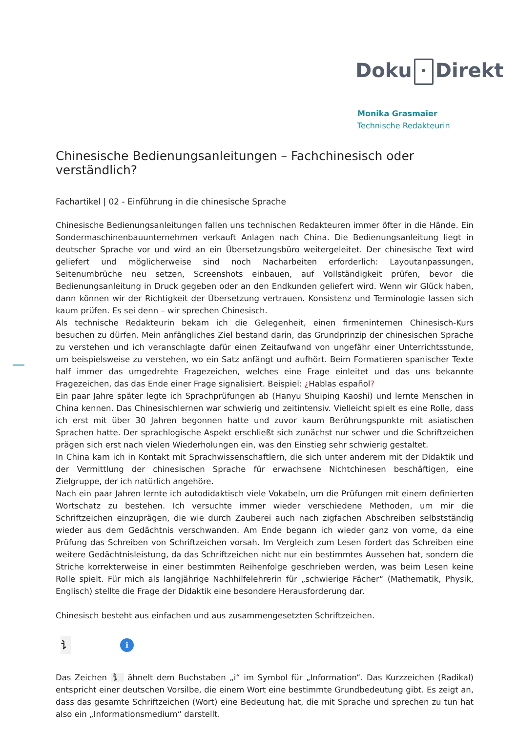Doku • Direkt
Monika Grasmaier
Technische Redakteurin
Chinesische Bedienungsanleitungen – Fachchinesisch oder verständlich?
Fachartikel | 02 - Einführung in die chinesische Sprache
Chinesische Bedienungsanleitungen fallen uns technischen Redakteuren immer öfter in die Hände. Ein Sondermaschinenbauunternehmen verkauft Anlagen nach China. Die Bedienungsanleitung liegt in deutscher Sprache vor und wird an ein Übersetzungsbüro weitergeleitet. Der chinesische Text wird geliefert und möglicherweise sind noch Nacharbeiten erforderlich: Layoutanpassungen, Seitenumbrüche neu setzen, Screenshots einbauen, auf Vollständigkeit prüfen, bevor die Bedienungsanleitung in Druck gegeben oder an den Endkunden geliefert wird. Wenn wir Glück haben, dann können wir der Richtigkeit der Übersetzung vertrauen. Konsistenz und Terminologie lassen sich kaum prüfen. Es sei denn – wir sprechen Chinesisch.
Als technische Redakteurin bekam ich die Gelegenheit, einen firmeninternen Chinesisch-Kurs besuchen zu dürfen. Mein anfängliches Ziel bestand darin, das Grundprinzip der chinesischen Sprache zu verstehen und ich veranschlagte dafür einen Zeitaufwand von ungefähr einer Unterrichtsstunde, um beispielsweise zu verstehen, wo ein Satz anfängt und aufhört. Beim Formatieren spanischer Texte half immer das umgedrehte Fragezeichen, welches eine Frage einleitet und das uns bekannte Fragezeichen, das das Ende einer Frage signalisiert. Beispiel: ¿Hablas español?
Ein paar Jahre später legte ich Sprachprüfungen ab (Hanyu Shuiping Kaoshi) und lernte Menschen in China kennen. Das Chinesischlernen war schwierig und zeitintensiv. Vielleicht spielt es eine Rolle, dass ich erst mit über 30 Jahren begonnen hatte und zuvor kaum Berührungspunkte mit asiatischen Sprachen hatte. Der sprachlogische Aspekt erschließt sich zunächst nur schwer und die Schriftzeichen prägen sich erst nach vielen Wiederholungen ein, was den Einstieg sehr schwierig gestaltet.
In China kam ich in Kontakt mit Sprachwissenschaftlern, die sich unter anderem mit der Didaktik und der Vermittlung der chinesischen Sprache für erwachsene Nichtchinesen beschäftigen, eine Zielgruppe, der ich natürlich angehöre.
Nach ein paar Jahren lernte ich autodidaktisch viele Vokabeln, um die Prüfungen mit einem definierten Wortschatz zu bestehen. Ich versuchte immer wieder verschiedene Methoden, um mir die Schriftzeichen einzuprägen, die wie durch Zauberei auch nach zigfachen Abschreiben selbstständig wieder aus dem Gedächtnis verschwanden. Am Ende begann ich wieder ganz von vorne, da eine Prüfung das Schreiben von Schriftzeichen vorsah. Im Vergleich zum Lesen fordert das Schreiben eine weitere Gedächtnisleistung, da das Schriftzeichen nicht nur ein bestimmtes Aussehen hat, sondern die Striche korrekterweise in einer bestimmten Reihenfolge geschrieben werden, was beim Lesen keine Rolle spielt. Für mich als langjährige Nachhilfelehrerin für „schwierige Fächer“ (Mathematik, Physik, Englisch) stellte die Frage der Didaktik eine besondere Herausforderung dar.
Chinesisch besteht aus einfachen und aus zusammengesetzten Schriftzeichen.
讠
i
Das Zeichen 讠 ähnelt dem Buchstaben „i“ im Symbol für „Information“. Das Kurzzeichen (Radikal) entspricht einer deutschen Vorsilbe, die einem Wort eine bestimmte Grundbedeutung gibt. Es zeigt an, dass das gesamte Schriftzeichen (Wort) eine Bedeutung hat, die mit Sprache und sprechen zu tun hat also ein „Informationsmedium“ darstellt.